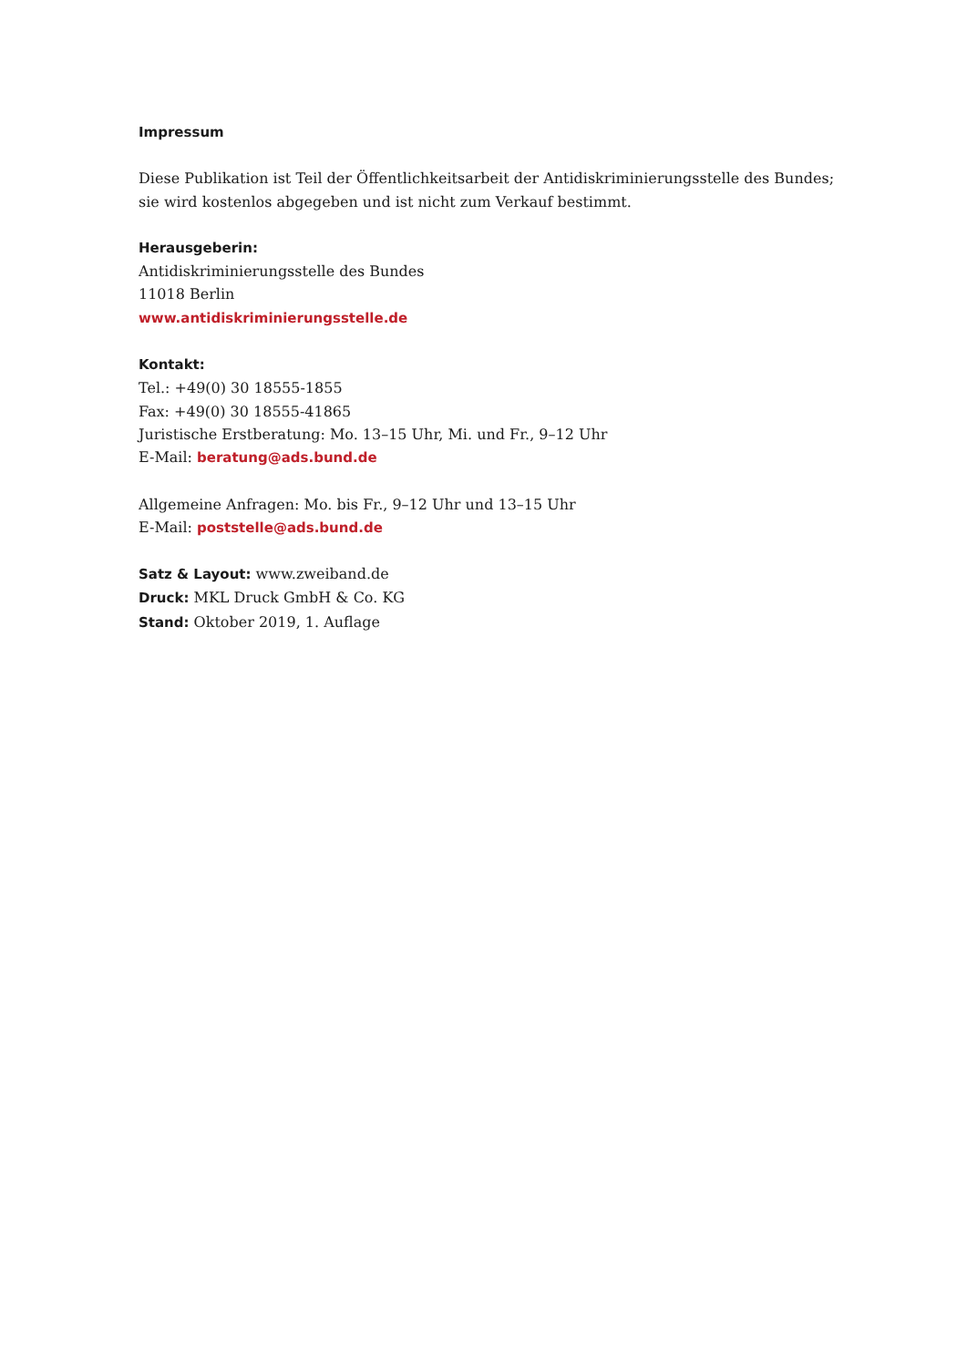Impressum
Diese Publikation ist Teil der Öffentlichkeitsarbeit der Antidiskriminierungsstelle des Bundes;
sie wird kostenlos abgegeben und ist nicht zum Verkauf bestimmt.
Herausgeberin:
Antidiskriminierungsstelle des Bundes
11018 Berlin
www.antidiskriminierungsstelle.de
Kontakt:
Tel.: +49(0) 30 18555-1855
Fax: +49(0) 30 18555-41865
Juristische Erstberatung: Mo. 13–15 Uhr, Mi. und Fr., 9–12 Uhr
E-Mail: beratung@ads.bund.de
Allgemeine Anfragen: Mo. bis Fr., 9–12 Uhr und 13–15 Uhr
E-Mail: poststelle@ads.bund.de
Satz & Layout: www.zweiband.de
Druck: MKL Druck GmbH & Co. KG
Stand: Oktober 2019, 1. Auflage